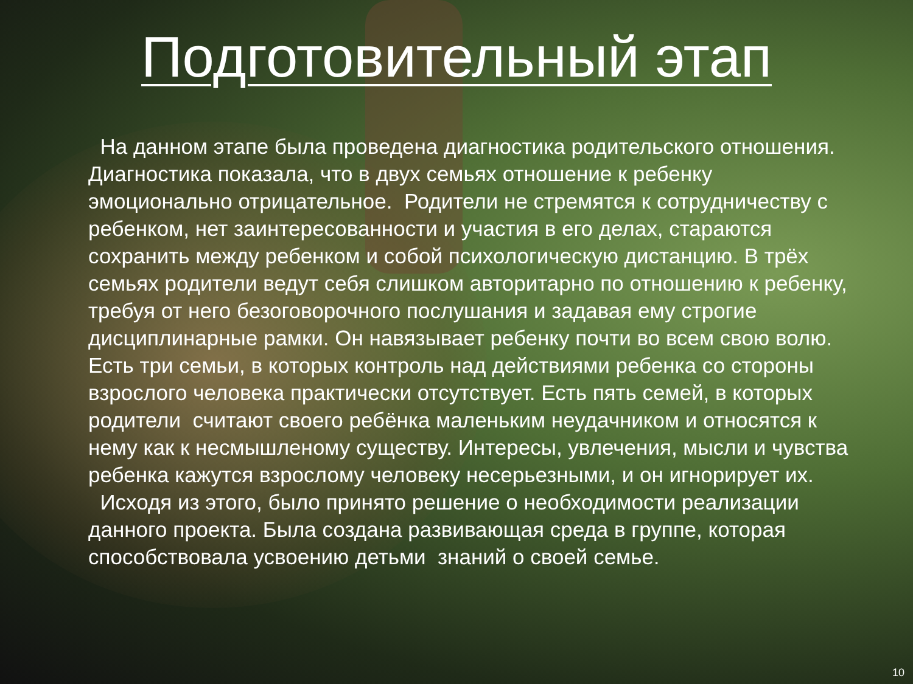Подготовительный этап
На данном этапе была проведена диагностика родительского отношения. Диагностика показала, что в двух семьях отношение к ребенку эмоционально отрицательное. Родители не стремятся к сотрудничеству с ребенком, нет заинтересованности и участия в его делах, стараются сохранить между ребенком и собой психологическую дистанцию. В трёх семьях родители ведут себя слишком авторитарно по отношению к ребенку, требуя от него безоговорочного послушания и задавая ему строгие дисциплинарные рамки. Он навязывает ребенку почти во всем свою волю. Есть три семьи, в которых контроль над действиями ребенка со стороны взрослого человека практически отсутствует. Есть пять семей, в которых родители считают своего ребёнка маленьким неудачником и относятся к нему как к несмышленому существу. Интересы, увлечения, мысли и чувства ребенка кажутся взрослому человеку несерьезными, и он игнорирует их.
Исходя из этого, было принято решение о необходимости реализации данного проекта. Была создана развивающая среда в группе, которая способствовала усвоению детьми знаний о своей семье.
10